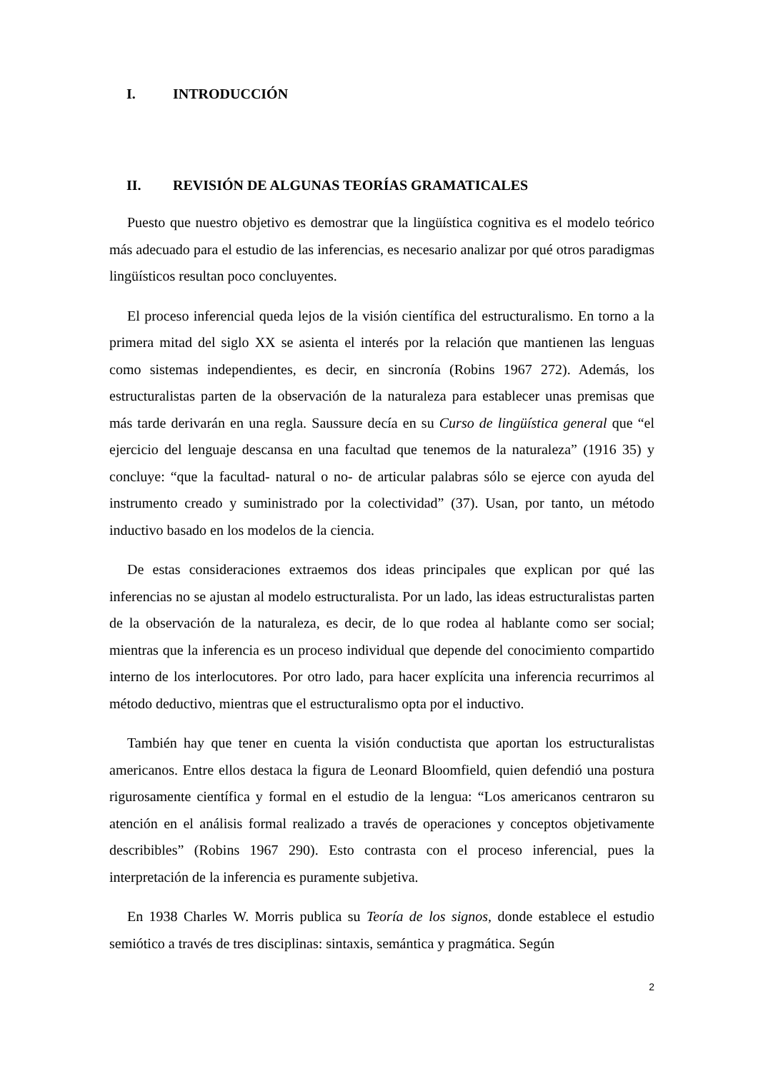I. INTRODUCCIÓN
II. REVISIÓN DE ALGUNAS TEORÍAS GRAMATICALES
Puesto que nuestro objetivo es demostrar que la lingüística cognitiva es el modelo teórico más adecuado para el estudio de las inferencias, es necesario analizar por qué otros paradigmas lingüísticos resultan poco concluyentes.
El proceso inferencial queda lejos de la visión científica del estructuralismo. En torno a la primera mitad del siglo XX se asienta el interés por la relación que mantienen las lenguas como sistemas independientes, es decir, en sincronía (Robins 1967 272). Además, los estructuralistas parten de la observación de la naturaleza para establecer unas premisas que más tarde derivarán en una regla. Saussure decía en su Curso de lingüística general que “el ejercicio del lenguaje descansa en una facultad que tenemos de la naturaleza” (1916 35) y concluye: “que la facultad- natural o no- de articular palabras sólo se ejerce con ayuda del instrumento creado y suministrado por la colectividad” (37). Usan, por tanto, un método inductivo basado en los modelos de la ciencia.
De estas consideraciones extraemos dos ideas principales que explican por qué las inferencias no se ajustan al modelo estructuralista. Por un lado, las ideas estructuralistas parten de la observación de la naturaleza, es decir, de lo que rodea al hablante como ser social; mientras que la inferencia es un proceso individual que depende del conocimiento compartido interno de los interlocutores. Por otro lado, para hacer explícita una inferencia recurrimos al método deductivo, mientras que el estructuralismo opta por el inductivo.
También hay que tener en cuenta la visión conductista que aportan los estructuralistas americanos. Entre ellos destaca la figura de Leonard Bloomfield, quien defendió una postura rigurosamente científica y formal en el estudio de la lengua: “Los americanos centraron su atención en el análisis formal realizado a través de operaciones y conceptos objetivamente describibles” (Robins 1967 290). Esto contrasta con el proceso inferencial, pues la interpretación de la inferencia es puramente subjetiva.
En 1938 Charles W. Morris publica su Teoría de los signos, donde establece el estudio semiótico a través de tres disciplinas: sintaxis, semántica y pragmática. Según
2